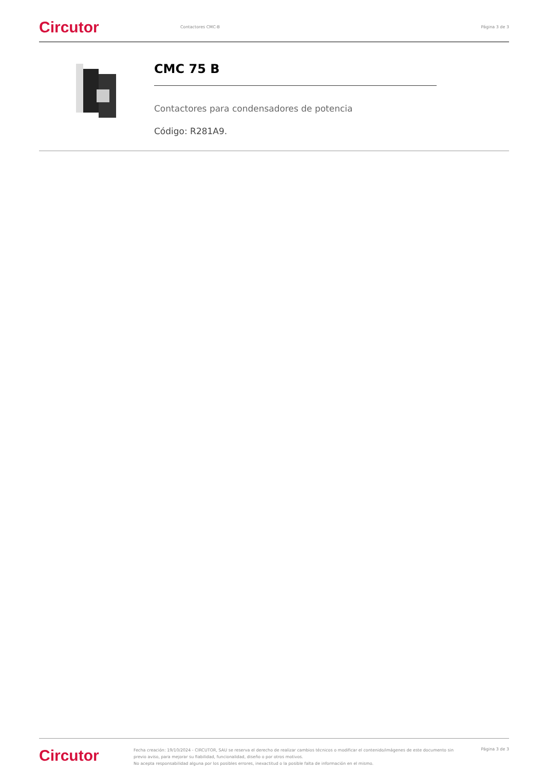Circutor
Contactores CMC-B Página 3 de 3
CMC 75 B
Contactores para condensadores de potencia
Código: R281A9.
Circutor
Fecha creación: 19/10/2024 - CIRCUTOR, SAU se reserva el derecho de realizar cambios técnicos o modificar el contenido/imágenes de este documento sin previo aviso, para mejorar su fiabilidad, funcionalidad, diseño o por otros motivos.
No acepta responsabilidad alguna por los posibles errores, inexactitud o la posible falta de información en el mismo.
Página 3 de 3